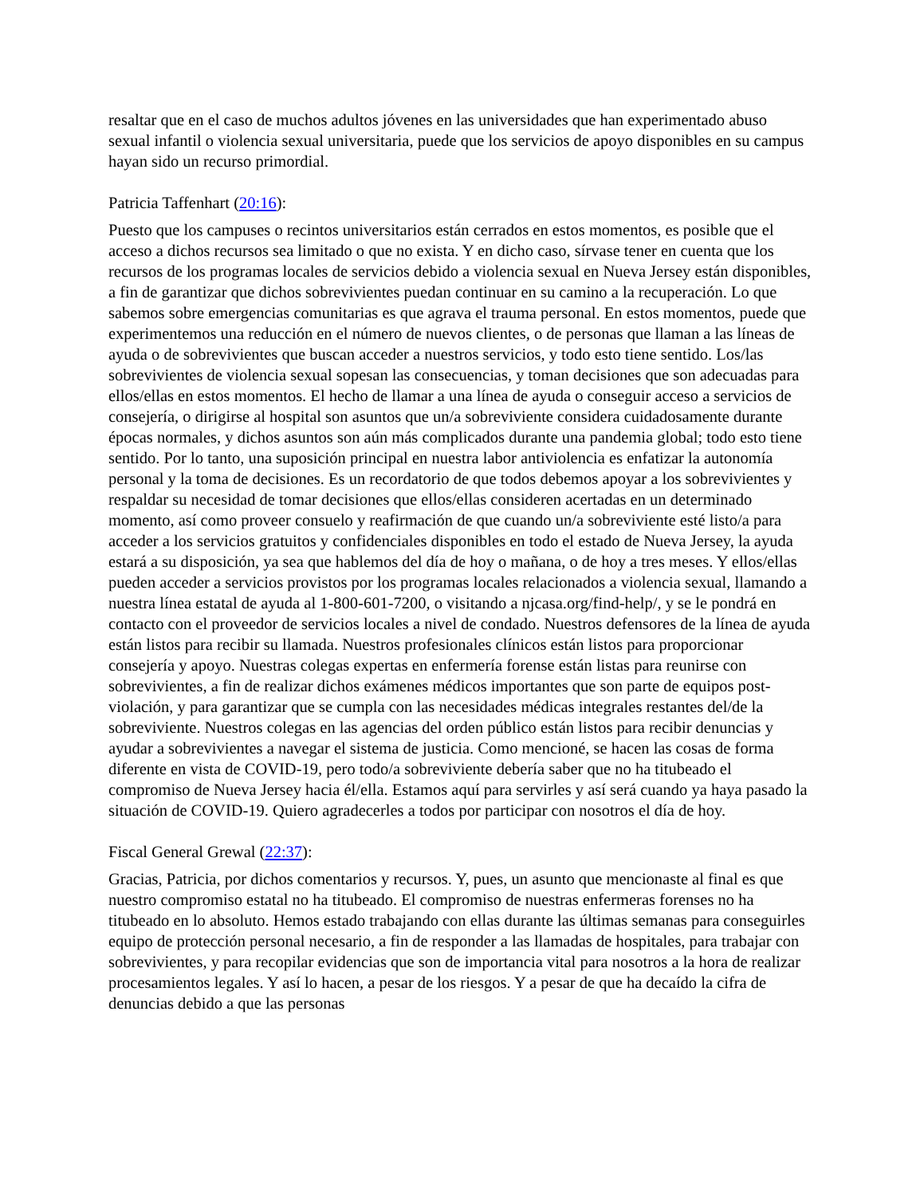resaltar que en el caso de muchos adultos jóvenes en las universidades que han experimentado abuso sexual infantil o violencia sexual universitaria, puede que los servicios de apoyo disponibles en su campus hayan sido un recurso primordial.
Patricia Taffenhart (20:16):
Puesto que los campuses o recintos universitarios están cerrados en estos momentos, es posible que el acceso a dichos recursos sea limitado o que no exista. Y en dicho caso, sírvase tener en cuenta que los recursos de los programas locales de servicios debido a violencia sexual en Nueva Jersey están disponibles, a fin de garantizar que dichos sobrevivientes puedan continuar en su camino a la recuperación. Lo que sabemos sobre emergencias comunitarias es que agrava el trauma personal. En estos momentos, puede que experimentemos una reducción en el número de nuevos clientes, o de personas que llaman a las líneas de ayuda o de sobrevivientes que buscan acceder a nuestros servicios, y todo esto tiene sentido. Los/las sobrevivientes de violencia sexual sopesan las consecuencias, y toman decisiones que son adecuadas para ellos/ellas en estos momentos. El hecho de llamar a una línea de ayuda o conseguir acceso a servicios de consejería, o dirigirse al hospital son asuntos que un/a sobreviviente considera cuidadosamente durante épocas normales, y dichos asuntos son aún más complicados durante una pandemia global; todo esto tiene sentido. Por lo tanto, una suposición principal en nuestra labor antiviolencia es enfatizar la autonomía personal y la toma de decisiones. Es un recordatorio de que todos debemos apoyar a los sobrevivientes y respaldar su necesidad de tomar decisiones que ellos/ellas consideren acertadas en un determinado momento, así como proveer consuelo y reafirmación de que cuando un/a sobreviviente esté listo/a para acceder a los servicios gratuitos y confidenciales disponibles en todo el estado de Nueva Jersey, la ayuda estará a su disposición, ya sea que hablemos del día de hoy o mañana, o de hoy a tres meses. Y ellos/ellas pueden acceder a servicios provistos por los programas locales relacionados a violencia sexual, llamando a nuestra línea estatal de ayuda al 1-800-601-7200, o visitando a njcasa.org/find-help/, y se le pondrá en contacto con el proveedor de servicios locales a nivel de condado. Nuestros defensores de la línea de ayuda están listos para recibir su llamada. Nuestros profesionales clínicos están listos para proporcionar consejería y apoyo. Nuestras colegas expertas en enfermería forense están listas para reunirse con sobrevivientes, a fin de realizar dichos exámenes médicos importantes que son parte de equipos post-violación, y para garantizar que se cumpla con las necesidades médicas integrales restantes del/de la sobreviviente. Nuestros colegas en las agencias del orden público están listos para recibir denuncias y ayudar a sobrevivientes a navegar el sistema de justicia. Como mencioné, se hacen las cosas de forma diferente en vista de COVID-19, pero todo/a sobreviviente debería saber que no ha titubeado el compromiso de Nueva Jersey hacia él/ella. Estamos aquí para servirles y así será cuando ya haya pasado la situación de COVID-19. Quiero agradecerles a todos por participar con nosotros el día de hoy.
Fiscal General Grewal (22:37):
Gracias, Patricia, por dichos comentarios y recursos. Y, pues, un asunto que mencionaste al final es que nuestro compromiso estatal no ha titubeado. El compromiso de nuestras enfermeras forenses no ha titubeado en lo absoluto. Hemos estado trabajando con ellas durante las últimas semanas para conseguirles equipo de protección personal necesario, a fin de responder a las llamadas de hospitales, para trabajar con sobrevivientes, y para recopilar evidencias que son de importancia vital para nosotros a la hora de realizar procesamientos legales. Y así lo hacen, a pesar de los riesgos. Y a pesar de que ha decaído la cifra de denuncias debido a que las personas